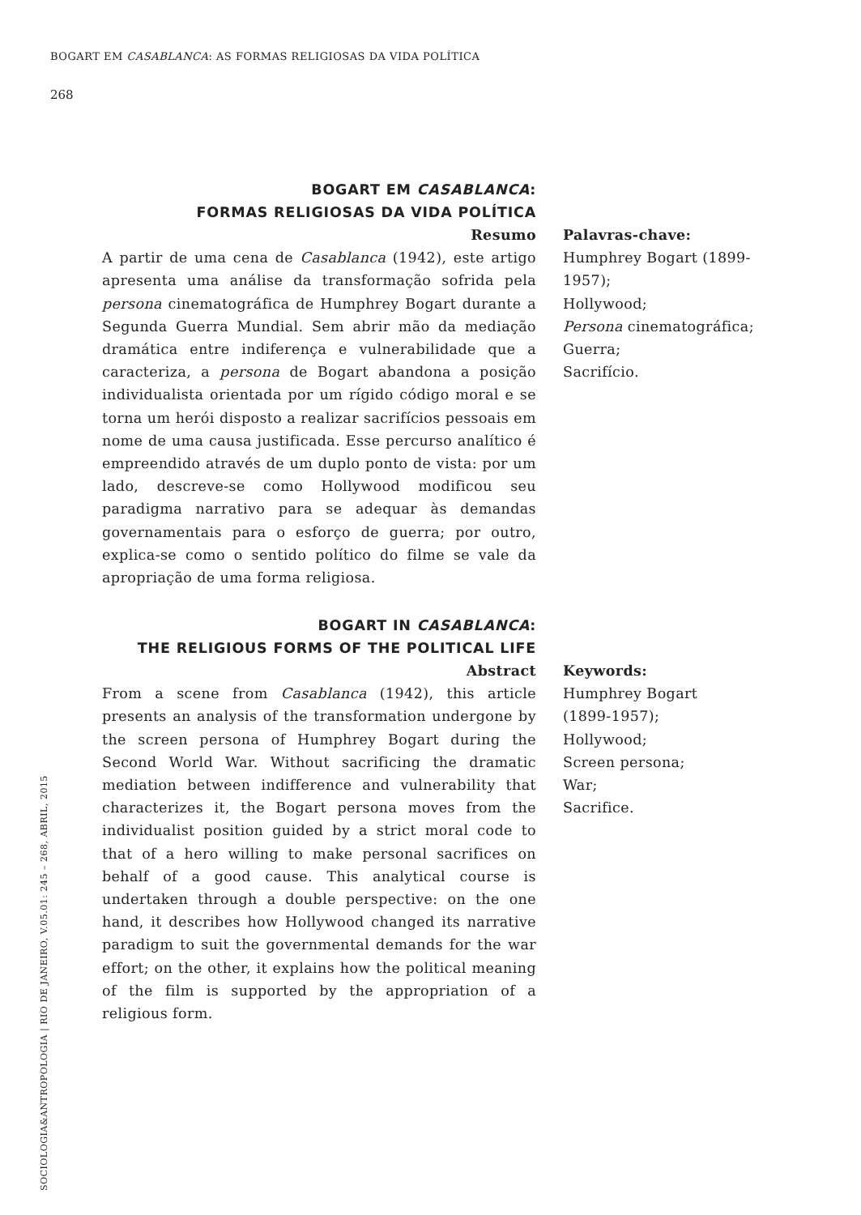BOGART EM CASABLANCA: AS FORMAS RELIGIOSAS DA VIDA POLÍTICA
268
BOGART EM CASABLANCA:
FORMAS RELIGIOSAS DA VIDA POLÍTICA
Resumo
A partir de uma cena de Casablanca (1942), este artigo apresenta uma análise da transformação sofrida pela persona cinematográfica de Humphrey Bogart durante a Segunda Guerra Mundial. Sem abrir mão da mediação dramática entre indiferença e vulnerabilidade que a caracteriza, a persona de Bogart abandona a posição individualista orientada por um rígido código moral e se torna um herói disposto a realizar sacrifícios pessoais em nome de uma causa justificada. Esse percurso analítico é empreendido através de um duplo ponto de vista: por um lado, descreve-se como Hollywood modificou seu paradigma narrativo para se adequar às demandas governamentais para o esforço de guerra; por outro, explica-se como o sentido político do filme se vale da apropriação de uma forma religiosa.
Palavras-chave:
Humphrey Bogart (1899-1957);
Hollywood;
Persona cinematográfica;
Guerra;
Sacrifício.
BOGART IN CASABLANCA:
THE RELIGIOUS FORMS OF THE POLITICAL LIFE
Abstract
From a scene from Casablanca (1942), this article presents an analysis of the transformation undergone by the screen persona of Humphrey Bogart during the Second World War. Without sacrificing the dramatic mediation between indifference and vulnerability that characterizes it, the Bogart persona moves from the individualist position guided by a strict moral code to that of a hero willing to make personal sacrifices on behalf of a good cause. This analytical course is undertaken through a double perspective: on the one hand, it describes how Hollywood changed its narrative paradigm to suit the governmental demands for the war effort; on the other, it explains how the political meaning of the film is supported by the appropriation of a religious form.
Keywords:
Humphrey Bogart
(1899-1957);
Hollywood;
Screen persona;
War;
Sacrifice.
SOCIOLOGIA&ANTROPOLOGIA | RIO DE JANEIRO, V.05.01: 245 – 268, ABRIL, 2015